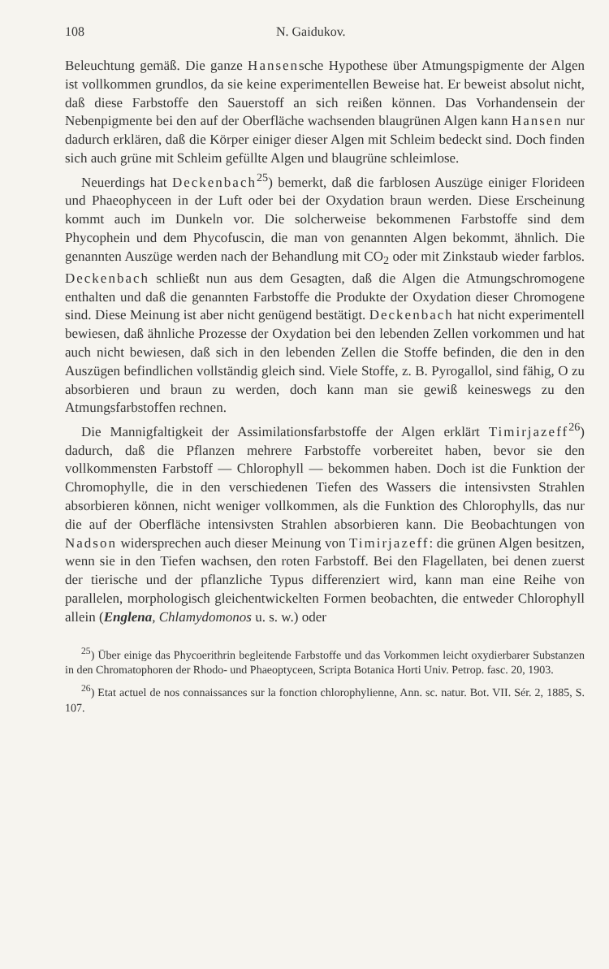108 N. Gaidukov.
Beleuchtung gemäß. Die ganze Hansensche Hypothese über Atmungspigmente der Algen ist vollkommen grundlos, da sie keine experimentellen Beweise hat. Er beweist absolut nicht, daß diese Farbstoffe den Sauerstoff an sich reißen können. Das Vorhandensein der Nebenpigmente bei den auf der Oberfläche wachsenden blaugrünen Algen kann Hansen nur dadurch erklären, daß die Körper einiger dieser Algen mit Schleim bedeckt sind. Doch finden sich auch grüne mit Schleim gefüllte Algen und blaugrüne schleimlose.
Neuerdings hat Deckenbach<sup>25</sup>) bemerkt, daß die farblosen Auszüge einiger Florideen und Phaeophyceen in der Luft oder bei der Oxydation braun werden. Diese Erscheinung kommt auch im Dunkeln vor. Die solcherweise bekommenen Farbstoffe sind dem Phycophein und dem Phycofuscin, die man von genannten Algen bekommt, ähnlich. Die genannten Auszüge werden nach der Behandlung mit CO<sub>2</sub> oder mit Zinkstaub wieder farblos. Deckenbach schließt nun aus dem Gesagten, daß die Algen die Atmungschromogene enthalten und daß die genannten Farbstoffe die Produkte der Oxydation dieser Chromogene sind. Diese Meinung ist aber nicht genügend bestätigt. Deckenbach hat nicht experimentell bewiesen, daß ähnliche Prozesse der Oxydation bei den lebenden Zellen vorkommen und hat auch nicht bewiesen, daß sich in den lebenden Zellen die Stoffe befinden, die den in den Auszügen befindlichen vollständig gleich sind. Viele Stoffe, z. B. Pyrogallol, sind fähig, O zu absorbieren und braun zu werden, doch kann man sie gewiß keineswegs zu den Atmungsfarbstoffen rechnen.
Die Mannigfaltigkeit der Assimilationsfarbstoffe der Algen erklärt Timirjazeff<sup>26</sup>) dadurch, daß die Pflanzen mehrere Farbstoffe vorbereitet haben, bevor sie den vollkommensten Farbstoff — Chlorophyll — bekommen haben. Doch ist die Funktion der Chromophylle, die in den verschiedenen Tiefen des Wassers die intensivsten Strahlen absorbieren können, nicht weniger vollkommen, als die Funktion des Chlorophylls, das nur die auf der Oberfläche intensivsten Strahlen absorbieren kann. Die Beobachtungen von Nadson widersprechen auch dieser Meinung von Timirjazeff: die grünen Algen besitzen, wenn sie in den Tiefen wachsen, den roten Farbstoff. Bei den Flagellaten, bei denen zuerst der tierische und der pflanzliche Typus differenziert wird, kann man eine Reihe von parallelen, morphologisch gleichentwickelten Formen beobachten, die entweder Chlorophyll allein (Englena, Chlamydomonos u. s. w.) oder
<sup>25</sup>) Über einige das Phycoerithrin begleitende Farbstoffe und das Vorkommen leicht oxydierbarer Substanzen in den Chromatophoren der Rhodo- und Phaeoptyceen, Scripta Botanica Horti Univ. Petrop. fasc. 20, 1903.
<sup>26</sup>) Etat actuel de nos connaissances sur la fonction chlorophylienne, Ann. sc. natur. Bot. VII. Sér. 2, 1885, S. 107.